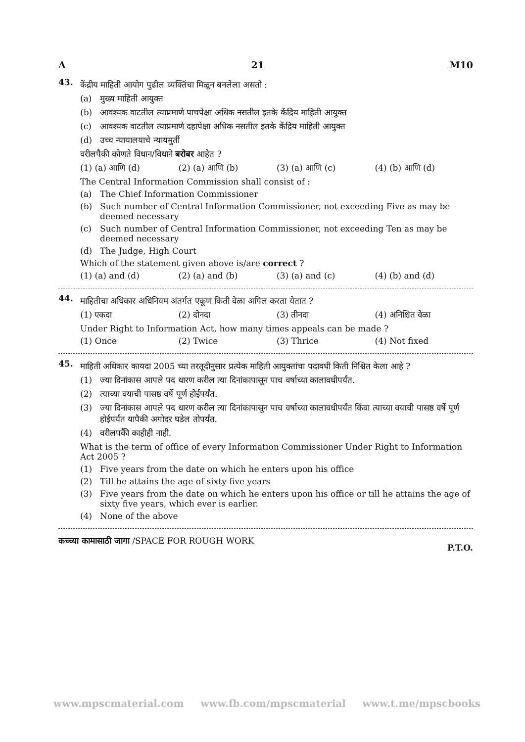A 21 M10
43.
केंद्रीय माहिती आयोग पुढील व्यक्तिंचा मिळून बनलेला असतो :
(a) मुख्य माहिती आयुक्त
(b) आवश्यक वाटतील त्याप्रमाणे पाचपेक्षा अधिक नसतील इतके केंद्रिय माहिती आयुक्त
(c) आवश्यक वाटतील त्याप्रमाणे दहापेक्षा अधिक नसतील इतके केंद्रिय माहिती आयुक्त
(d) उच्च न्यायालयाचे न्यायमुर्ती
वरीलपैकी कोणते विधान/विधाने बरोबर आहेत ?
(1) (a) आणि (d) (2) (a) आणि (b) (3) (a) आणि (c) (4) (b) आणि (d)
The Central Information Commission shall consist of :
(a) The Chief Information Commissioner
(b) Such number of Central Information Commissioner, not exceeding Five as may be deemed necessary
(c) Such number of Central Information Commissioner, not exceeding Ten as may be deemed necessary
(d) The Judge, High Court
Which of the statement given above is/are correct ?
(1) (a) and (d) (2) (a) and (b) (3) (a) and (c) (4) (b) and (d)
44.
माहितीचा अधिकार अधिनियम अंतर्गत एकूण किती वेळा अपिल करता येतात ?
(1) एकदा (2) दोनदा (3) तीनदा (4) अनिश्चित वेळा
Under Right to Information Act, how many times appeals can be made ?
(1) Once (2) Twice (3) Thrice (4) Not fixed
45.
माहिती अधिकार कायदा 2005 च्या तरतूदीनुसार प्रत्येक माहिती आयुक्तांचा पदावधी किती निश्चित केला आहे ?
(1) ज्या दिनांकास आपले पद धारण करील त्या दिनांकापासून पाच वर्षाच्या कालावधीपर्यंत.
(2) त्याच्या वयाची पासष्ठ वर्षे पूर्ण होईपर्यंत.
(3) ज्या दिनांकास आपले पद धारण करील त्या दिनांकापासून पाच वर्षाच्या कालावधीपर्यंत किंवा त्याच्या वयाची पासष्ठ वर्षे पूर्ण होईपर्यंत यापैकी अगोदर घडेल तोपर्यंत.
(4) वरीलपकैी काहीही नाही.
What is the term of office of every Information Commissioner Under Right to Information Act 2005 ?
(1) Five years from the date on which he enters upon his office
(2) Till he attains the age of sixty five years
(3) Five years from the date on which he enters upon his office or till he attains the age of sixty five years, which ever is earlier.
(4) None of the above
कच्च्या कामासाठी जागा /SPACE FOR ROUGH WORK P.T.O.
www.mpscmaterial.com www.fb.com/mpscmaterial www.t.me/mpscbooks